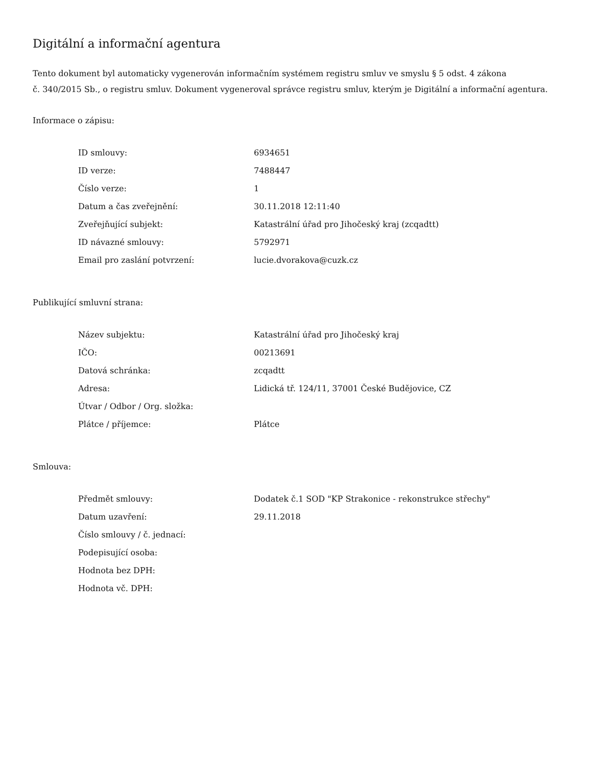Digitální a informační agentura
Tento dokument byl automaticky vygenerován informačním systémem registru smluv ve smyslu § 5 odst. 4 zákona
č. 340/2015 Sb., o registru smluv. Dokument vygeneroval správce registru smluv, kterým je Digitální a informační agentura.
Informace o zápisu:
| ID smlouvy: | 6934651 |
| ID verze: | 7488447 |
| Číslo verze: | 1 |
| Datum a čas zveřejnění: | 30.11.2018 12:11:40 |
| Zveřejňující subjekt: | Katastrální úřad pro Jihočeský kraj (zcqadtt) |
| ID návazné smlouvy: | 5792971 |
| Email pro zaslání potvrzení: | lucie.dvorakova@cuzk.cz |
Publikující smluvní strana:
| Název subjektu: | Katastrální úřad pro Jihočeský kraj |
| IČO: | 00213691 |
| Datová schránka: | zcqadtt |
| Adresa: | Lidická tř. 124/11, 37001 České Budějovice, CZ |
| Útvar / Odbor / Org. složka: | |
| Plátce / příjemce: | Plátce |
Smlouva:
| Předmět smlouvy: | Dodatek č.1 SOD "KP Strakonice - rekonstrukce střechy" |
| Datum uzavření: | 29.11.2018 |
| Číslo smlouvy / č. jednací: | |
| Podepisující osoba: | |
| Hodnota bez DPH: | |
| Hodnota vč. DPH: | |